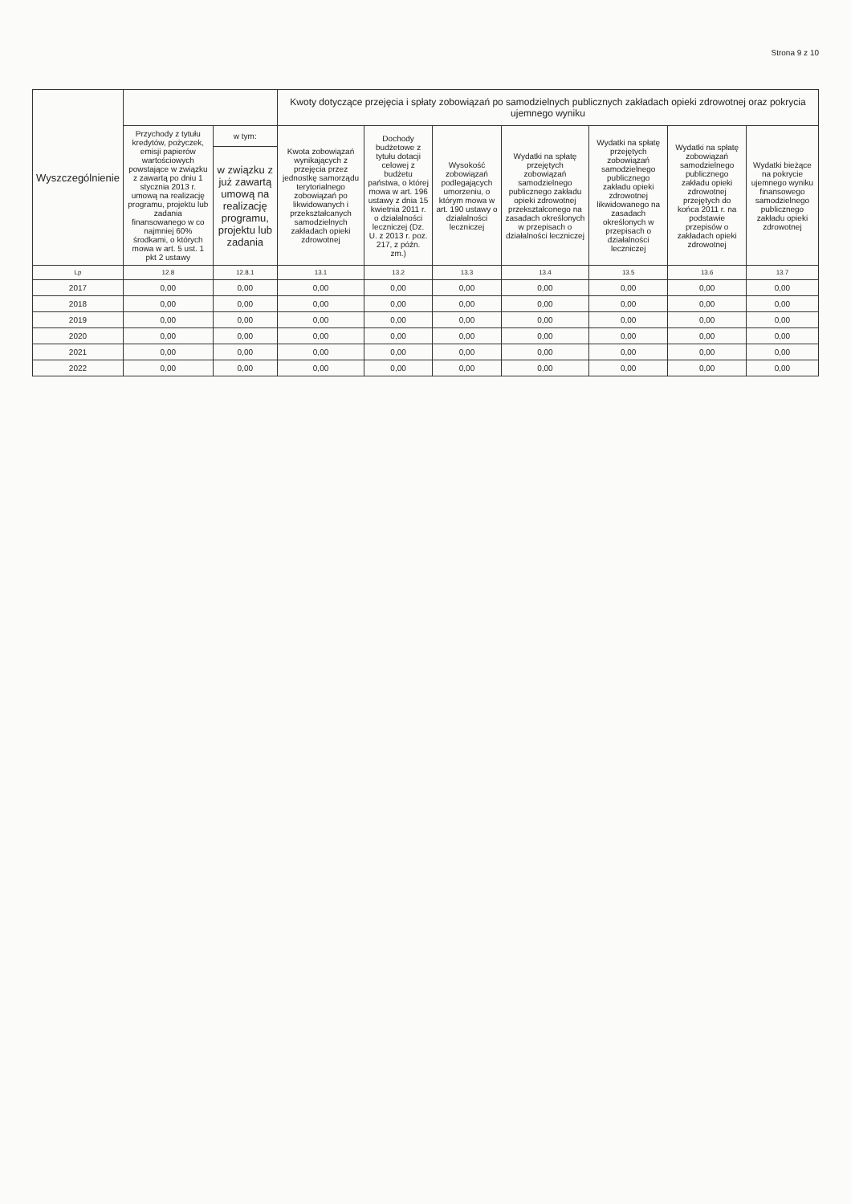Strona 9 z 10
| Wyszczególnienie | | | Kwoty dotyczące przejęcia i spłaty zobowiązań po samodzielnych publicznych zakładach opieki zdrowotnej oraz pokrycia ujemnego wyniku | | | | | | |
| --- | --- | --- | --- | --- | --- | --- | --- | --- | --- |
| | Przychody z tytułu kredytów, pożyczek, emisji papierów wartościowych powstające w związku z zawartą po dniu 1 stycznia 2013 r. umową na realizację programu, projektu lub zadania finansowanego w co najmniej 60% środkami, o których mowa w art. 5 ust. 1 pkt 2 ustawy | w tym: | Kwota zobowiązań wynikających z przejęcia przez jednostkę samorządu terytorialnego zobowiązań po likwidowanych i przekształcanych samodzielnych zakładach opieki zdrowotnej | Dochody budżetowe z tytułu dotacji celowej z budżetu państwa, o której mowa w art. 196 ustawy z dnia 15 kwietnia 2011 r. o działalności leczniczej (Dz. U. z 2013 r. poz. 217, z późn. zm.) | Wysokość zobowiązań podlegających umorzeniu, o którym mowa w art. 190 ustawy o działalności leczniczej | Wydatki na spłatę przejętych zobowiązań samodzielnego publicznego zakładu opieki zdrowotnej przekształconego na zasadach określonych w przepisach o działalności leczniczej | Wydatki na spłatę przejętych zobowiązań samodzielnego publicznego zakładu opieki zdrowotnej likwidowanego na zasadach określonych w przepisach o działalności leczniczej | Wydatki na spłatę zobowiązań samodzielnego publicznego zakładu opieki zdrowotnej przejętych do końca 2011 r. na podstawie przepisów o zakładach opieki zdrowotnej | Wydatki bieżące na pokrycie ujemnego wyniku finansowego samodzielnego publicznego zakładu opieki zdrowotnej |
| | | w związku z już zawartą umową na realizację programu, projektu lub zadania | | | | | | | |
| Lp | 12.8 | 12.8.1 | 13.1 | 13.2 | 13.3 | 13.4 | 13.5 | 13.6 | 13.7 |
| 2017 | 0,00 | 0,00 | 0,00 | 0,00 | 0,00 | 0,00 | 0,00 | 0,00 | 0,00 |
| 2018 | 0,00 | 0,00 | 0,00 | 0,00 | 0,00 | 0,00 | 0,00 | 0,00 | 0,00 |
| 2019 | 0,00 | 0,00 | 0,00 | 0,00 | 0,00 | 0,00 | 0,00 | 0,00 | 0,00 |
| 2020 | 0,00 | 0,00 | 0,00 | 0,00 | 0,00 | 0,00 | 0,00 | 0,00 | 0,00 |
| 2021 | 0,00 | 0,00 | 0,00 | 0,00 | 0,00 | 0,00 | 0,00 | 0,00 | 0,00 |
| 2022 | 0,00 | 0,00 | 0,00 | 0,00 | 0,00 | 0,00 | 0,00 | 0,00 | 0,00 |